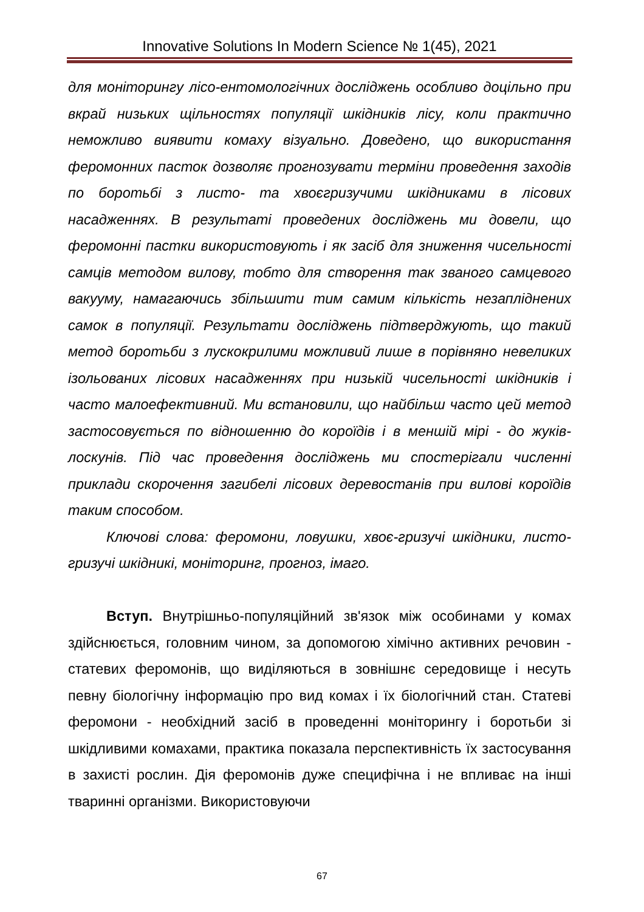Innovative Solutions In Modern Science № 1(45), 2021
для моніторингу лісо-ентомологічних досліджень особливо доцільно при вкрай низьких щільностях популяції шкідників лісу, коли практично неможливо виявити комаху візуально. Доведено, що використання феромонних пасток дозволяє прогнозувати терміни проведення заходів по боротьбі з листо- та хвоєгризучими шкідниками в лісових насадженнях. В результаті проведених досліджень ми довели, що феромонні пастки використовують і як засіб для зниження чисельності самців методом вилову, тобто для створення так званого самцевого вакууму, намагаючись збільшити тим самим кількість незапліднених самок в популяції. Результати досліджень підтверджують, що такий метод боротьби з лускокрилими можливий лише в порівняно невеликих ізольованих лісових насадженнях при низькій чисельності шкідників і часто малоефективний. Ми встановили, що найбільш часто цей метод застосовується по відношенню до короїдів і в меншій мірі - до жуків-лоскунів. Під час проведення досліджень ми спостерігали численні приклади скорочення загибелі лісових деревостанів при вилові короїдів таким способом.
Ключові слова: феромони, ловушки, хвоє-гризучі шкідники, листо-гризучі шкідникі, моніторинг, прогноз, імаго.
Вступ. Внутрішньо-популяційний зв'язок між особинами у комах здійснюється, головним чином, за допомогою хімічно активних речовин - статевих феромонів, що виділяються в зовнішнє середовище і несуть певну біологічну інформацію про вид комах і їх біологічний стан. Статеві феромони - необхідний засіб в проведенні моніторингу і боротьби зі шкідливими комахами, практика показала перспективність їх застосування в захисті рослин. Дія феромонів дуже специфічна і не впливає на інші тваринні організми. Використовуючи
67